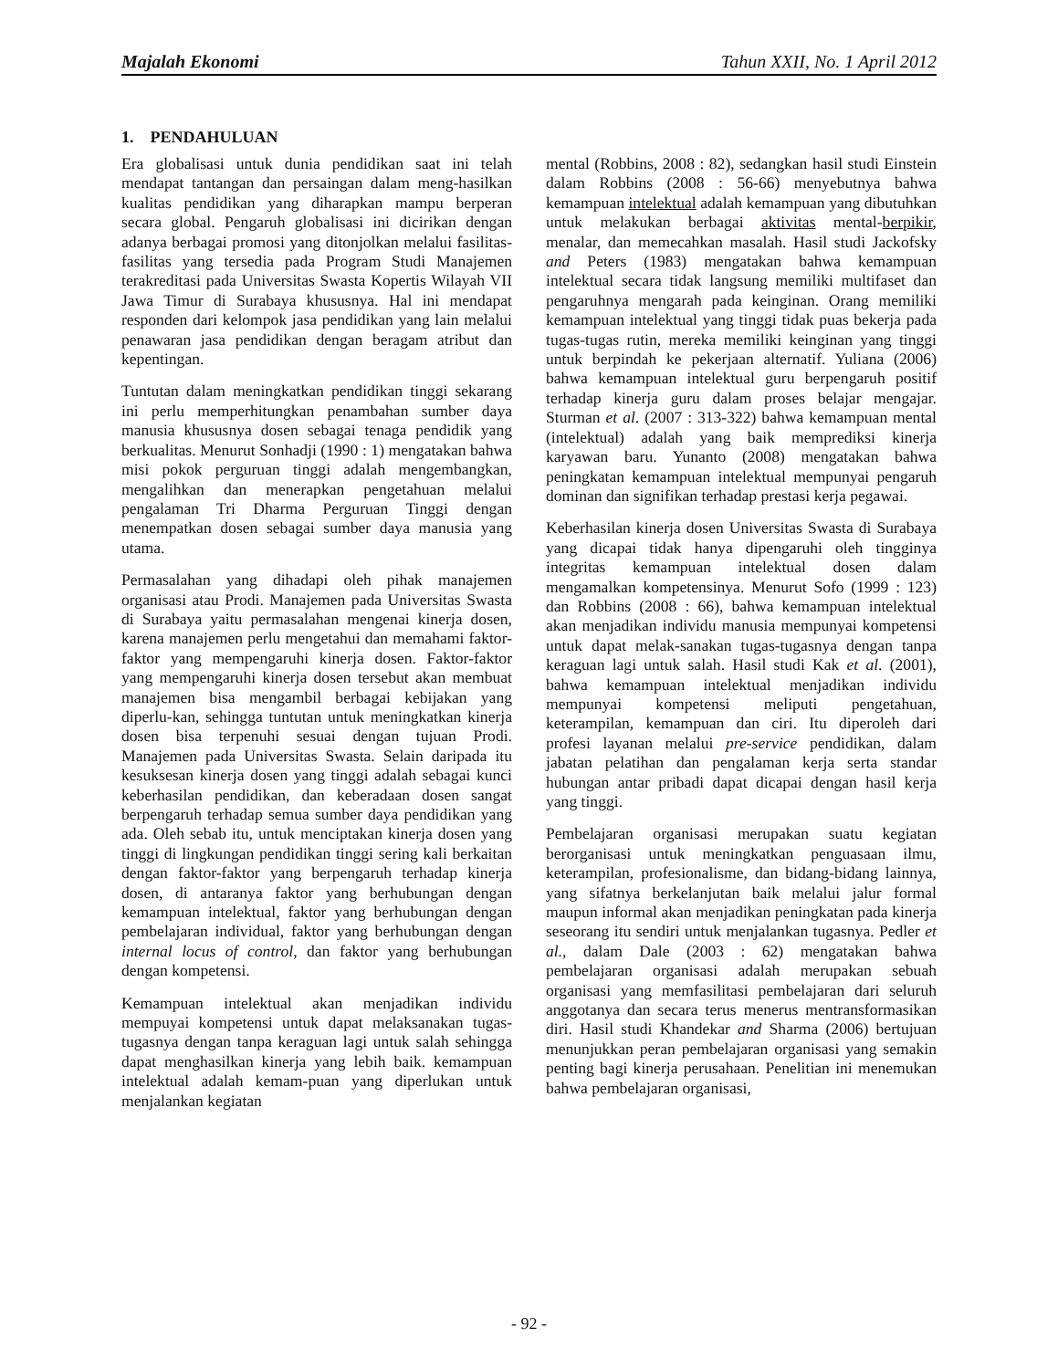Majalah Ekonomi Tahun XXII, No. 1 April 2012
1. PENDAHULUAN
Era globalisasi untuk dunia pendidikan saat ini telah mendapat tantangan dan persaingan dalam meng-hasilkan kualitas pendidikan yang diharapkan mampu berperan secara global. Pengaruh globalisasi ini dicirikan dengan adanya berbagai promosi yang ditonjolkan melalui fasilitas-fasilitas yang tersedia pada Program Studi Manajemen terakreditasi pada Universitas Swasta Kopertis Wilayah VII Jawa Timur di Surabaya khususnya. Hal ini mendapat responden dari kelompok jasa pendidikan yang lain melalui penawaran jasa pendidikan dengan beragam atribut dan kepentingan.
Tuntutan dalam meningkatkan pendidikan tinggi sekarang ini perlu memperhitungkan penambahan sumber daya manusia khususnya dosen sebagai tenaga pendidik yang berkualitas. Menurut Sonhadji (1990 : 1) mengatakan bahwa misi pokok perguruan tinggi adalah mengembangkan, mengalihkan dan menerapkan pengetahuan melalui pengalaman Tri Dharma Perguruan Tinggi dengan menempatkan dosen sebagai sumber daya manusia yang utama.
Permasalahan yang dihadapi oleh pihak manajemen organisasi atau Prodi. Manajemen pada Universitas Swasta di Surabaya yaitu permasalahan mengenai kinerja dosen, karena manajemen perlu mengetahui dan memahami faktor-faktor yang mempengaruhi kinerja dosen. Faktor-faktor yang mempengaruhi kinerja dosen tersebut akan membuat manajemen bisa mengambil berbagai kebijakan yang diperlu-kan, sehingga tuntutan untuk meningkatkan kinerja dosen bisa terpenuhi sesuai dengan tujuan Prodi. Manajemen pada Universitas Swasta. Selain daripada itu kesuksesan kinerja dosen yang tinggi adalah sebagai kunci keberhasilan pendidikan, dan keberadaan dosen sangat berpengaruh terhadap semua sumber daya pendidikan yang ada. Oleh sebab itu, untuk menciptakan kinerja dosen yang tinggi di lingkungan pendidikan tinggi sering kali berkaitan dengan faktor-faktor yang berpengaruh terhadap kinerja dosen, di antaranya faktor yang berhubungan dengan kemampuan intelektual, faktor yang berhubungan dengan pembelajaran individual, faktor yang berhubungan dengan internal locus of control, dan faktor yang berhubungan dengan kompetensi.
Kemampuan intelektual akan menjadikan individu mempuyai kompetensi untuk dapat melaksanakan tugas-tugasnya dengan tanpa keraguan lagi untuk salah sehingga dapat menghasilkan kinerja yang lebih baik. kemampuan intelektual adalah kemam-puan yang diperlukan untuk menjalankan kegiatan
mental (Robbins, 2008 : 82), sedangkan hasil studi Einstein dalam Robbins (2008 : 56-66) menyebutnya bahwa kemampuan intelektual adalah kemampuan yang dibutuhkan untuk melakukan berbagai aktivitas mental-berpikir, menalar, dan memecahkan masalah. Hasil studi Jackofsky and Peters (1983) mengatakan bahwa kemampuan intelektual secara tidak langsung memiliki multifaset dan pengaruhnya mengarah pada keinginan. Orang memiliki kemampuan intelektual yang tinggi tidak puas bekerja pada tugas-tugas rutin, mereka memiliki keinginan yang tinggi untuk berpindah ke pekerjaan alternatif. Yuliana (2006) bahwa kemampuan intelektual guru berpengaruh positif terhadap kinerja guru dalam proses belajar mengajar. Sturman et al. (2007 : 313-322) bahwa kemampuan mental (intelektual) adalah yang baik memprediksi kinerja karyawan baru. Yunanto (2008) mengatakan bahwa peningkatan kemampuan intelektual mempunyai pengaruh dominan dan signifikan terhadap prestasi kerja pegawai.
Keberhasilan kinerja dosen Universitas Swasta di Surabaya yang dicapai tidak hanya dipengaruhi oleh tingginya integritas kemampuan intelektual dosen dalam mengamalkan kompetensinya. Menurut Sofo (1999 : 123) dan Robbins (2008 : 66), bahwa kemampuan intelektual akan menjadikan individu manusia mempunyai kompetensi untuk dapat melak-sanakan tugas-tugasnya dengan tanpa keraguan lagi untuk salah. Hasil studi Kak et al. (2001), bahwa kemampuan intelektual menjadikan individu mempunyai kompetensi meliputi pengetahuan, keterampilan, kemampuan dan ciri. Itu diperoleh dari profesi layanan melalui pre-service pendidikan, dalam jabatan pelatihan dan pengalaman kerja serta standar hubungan antar pribadi dapat dicapai dengan hasil kerja yang tinggi.
Pembelajaran organisasi merupakan suatu kegiatan berorganisasi untuk meningkatkan penguasaan ilmu, keterampilan, profesionalisme, dan bidang-bidang lainnya, yang sifatnya berkelanjutan baik melalui jalur formal maupun informal akan menjadikan peningkatan pada kinerja seseorang itu sendiri untuk menjalankan tugasnya. Pedler et al., dalam Dale (2003 : 62) mengatakan bahwa pembelajaran organisasi adalah merupakan sebuah organisasi yang memfasilitasi pembelajaran dari seluruh anggotanya dan secara terus menerus mentransformasikan diri. Hasil studi Khandekar and Sharma (2006) bertujuan menunjukkan peran pembelajaran organisasi yang semakin penting bagi kinerja perusahaan. Penelitian ini menemukan bahwa pembelajaran organisasi,
- 92 -